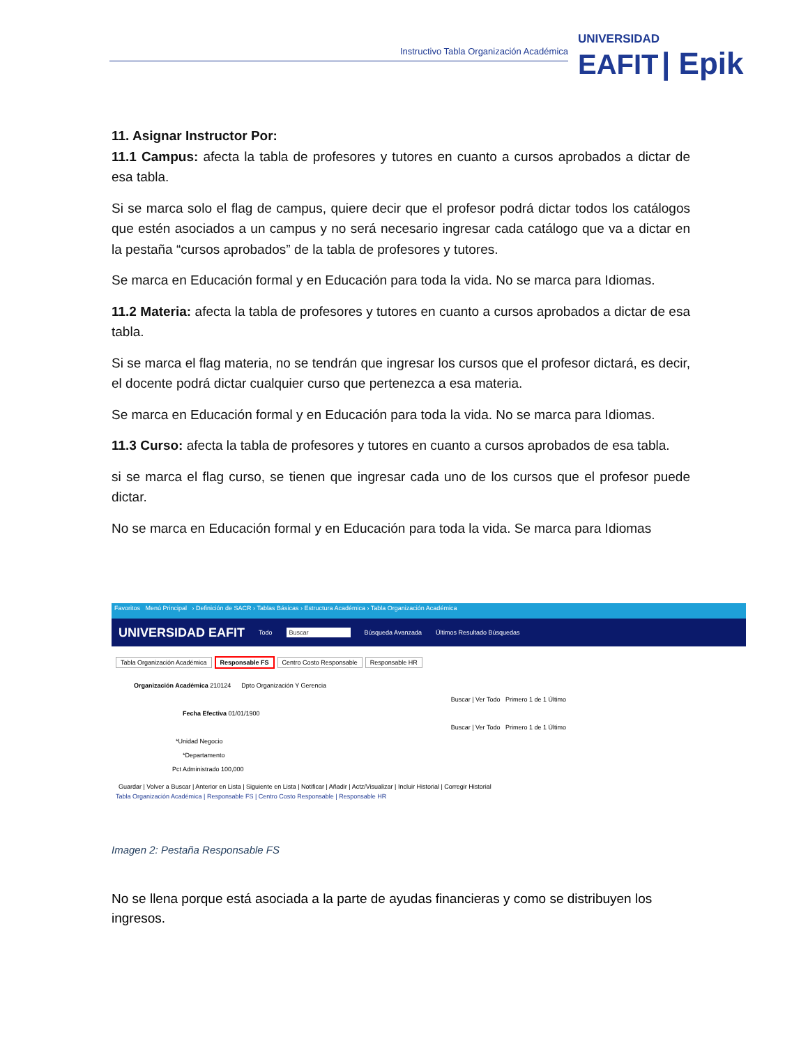Instructivo Tabla Organización Académica
UNIVERSIDAD
EAFIT | Epik
11. Asignar Instructor Por:
11.1 Campus: afecta la tabla de profesores y tutores en cuanto a cursos aprobados a dictar de esa tabla.
Si se marca solo el flag de campus, quiere decir que el profesor podrá dictar todos los catálogos que estén asociados a un campus y no será necesario ingresar cada catálogo que va a dictar en la pestaña “cursos aprobados” de la tabla de profesores y tutores.
Se marca en Educación formal y en Educación para toda la vida. No se marca para Idiomas.
11.2 Materia: afecta la tabla de profesores y tutores en cuanto a cursos aprobados a dictar de esa tabla.
Si se marca el flag materia, no se tendrán que ingresar los cursos que el profesor dictará, es decir, el docente podrá dictar cualquier curso que pertenezca a esa materia.
Se marca en Educación formal y en Educación para toda la vida. No se marca para Idiomas.
11.3 Curso: afecta la tabla de profesores y tutores en cuanto a cursos aprobados de esa tabla.
si se marca el flag curso, se tienen que ingresar cada uno de los cursos que el profesor puede dictar.
No se marca en Educación formal y en Educación para toda la vida. Se marca para Idiomas
Favoritos Menú Principal › Definición de SACR › Tablas Básicas › Estructura Académica › Tabla Organización Académica
UNIVERSIDAD EAFIT Todo Buscar Búsqueda Avanzada Últimos Resultado Búsquedas
Tabla Organización Académica Responsable FS Centro Costo Responsable Responsable HR
Organización Académica 210124 Dpto Organización Y Gerencia
Buscar | Ver Todo Primero 1 de 1 Último
Fecha Efectiva 01/01/1900
Buscar | Ver Todo Primero 1 de 1 Último
*Unidad Negocio
*Departamento
Pct Administrado 100,000
Guardar | Volver a Buscar | Anterior en Lista | Siguiente en Lista | Notificar | Añadir | Actz/Visualizar | Incluir Historial | Corregir Historial
Tabla Organización Académica | Responsable FS | Centro Costo Responsable | Responsable HR
Imagen 2: Pestaña Responsable FS
No se llena porque está asociada a la parte de ayudas financieras y como se distribuyen los ingresos.